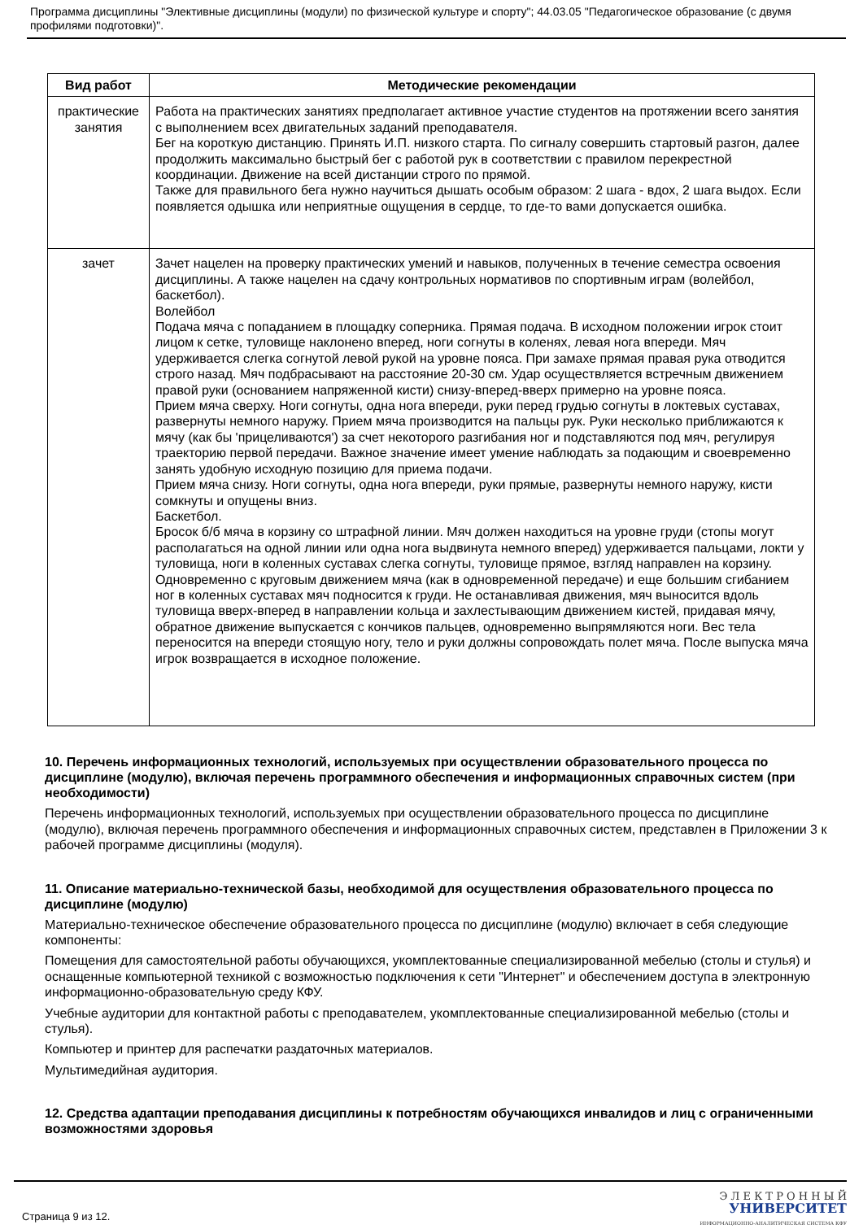Программа дисциплины "Элективные дисциплины (модули) по физической культуре и спорту"; 44.03.05 "Педагогическое образование (с двумя профилями подготовки)".
| Вид работ | Методические рекомендации |
| --- | --- |
| практические занятия | Работа на практических занятиях предполагает активное участие студентов на протяжении всего занятия с выполнением всех двигательных заданий преподавателя. Бег на короткую дистанцию. Принять И.П. низкого старта. По сигналу совершить стартовый разгон, далее продолжить максимально быстрый бег с работой рук в соответствии с правилом перекрестной координации. Движение на всей дистанции строго по прямой. Также для правильного бега нужно научиться дышать особым образом: 2 шага - вдох, 2 шага выдох. Если появляется одышка или неприятные ощущения в сердце, то где-то вами допускается ошибка. |
| зачет | Зачет нацелен на проверку практических умений и навыков, полученных в течение семестра освоения дисциплины. А также нацелен на сдачу контрольных нормативов по спортивным играм (волейбол, баскетбол). Волейбол Подача мяча с попаданием в площадку соперника. Прямая подача. В исходном положении игрок стоит лицом к сетке, туловище наклонено вперед, ноги согнуты в коленях, левая нога впереди. Мяч удерживается слегка согнутой левой рукой на уровне пояса. При замахе прямая правая рука отводится строго назад. Мяч подбрасывают на расстояние 20-30 см. Удар осуществляется встречным движением правой руки (основанием напряженной кисти) снизу-вперед-вверх примерно на уровне пояса. Прием мяча сверху. Ноги согнуты, одна нога впереди, руки перед грудью согнуты в локтевых суставах, развернуты немного наружу. Прием мяча производится на пальцы рук. Руки несколько приближаются к мячу (как бы 'прицеливаются') за счет некоторого разгибания ног и подставляются под мяч, регулируя траекторию первой передачи. Важное значение имеет умение наблюдать за подающим и своевременно занять удобную исходную позицию для приема подачи. Прием мяча снизу. Ноги согнуты, одна нога впереди, руки прямые, развернуты немного наружу, кисти сомкнуты и опущены вниз. Баскетбол. Бросок б/б мяча в корзину со штрафной линии. Мяч должен находиться на уровне груди (стопы могут располагаться на одной линии или одна нога выдвинута немного вперед) удерживается пальцами, локти у туловища, ноги в коленных суставах слегка согнуты, туловище прямое, взгляд направлен на корзину. Одновременно с круговым движением мяча (как в одновременной передаче) и еще большим сгибанием ног в коленных суставах мяч подносится к груди. Не останавливая движения, мяч выносится вдоль туловища вверх-вперед в направлении кольца и захлестывающим движением кистей, придавая мячу, обратное движение выпускается с кончиков пальцев, одновременно выпрямляются ноги. Вес тела переносится на впереди стоящую ногу, тело и руки должны сопровождать полет мяча. После выпуска мяча игрок возвращается в исходное положение. |
10. Перечень информационных технологий, используемых при осуществлении образовательного процесса по дисциплине (модулю), включая перечень программного обеспечения и информационных справочных систем (при необходимости)
Перечень информационных технологий, используемых при осуществлении образовательного процесса по дисциплине (модулю), включая перечень программного обеспечения и информационных справочных систем, представлен в Приложении 3 к рабочей программе дисциплины (модуля).
11. Описание материально-технической базы, необходимой для осуществления образовательного процесса по дисциплине (модулю)
Материально-техническое обеспечение образовательного процесса по дисциплине (модулю) включает в себя следующие компоненты:
Помещения для самостоятельной работы обучающихся, укомплектованные специализированной мебелью (столы и стулья) и оснащенные компьютерной техникой с возможностью подключения к сети "Интернет" и обеспечением доступа в электронную информационно-образовательную среду КФУ.
Учебные аудитории для контактной работы с преподавателем, укомплектованные специализированной мебелью (столы и стулья).
Компьютер и принтер для распечатки раздаточных материалов.
Мультимедийная аудитория.
12. Средства адаптации преподавания дисциплины к потребностям обучающихся инвалидов и лиц с ограниченными возможностями здоровья
Страница 9 из 12.
Э Л Е К Т Р О Н Н Ы Й
УНИВЕРСИТЕТ
ИНФОРМАЦИОННО-АНАЛИТИЧЕСКАЯ СИСТЕМА КФУ